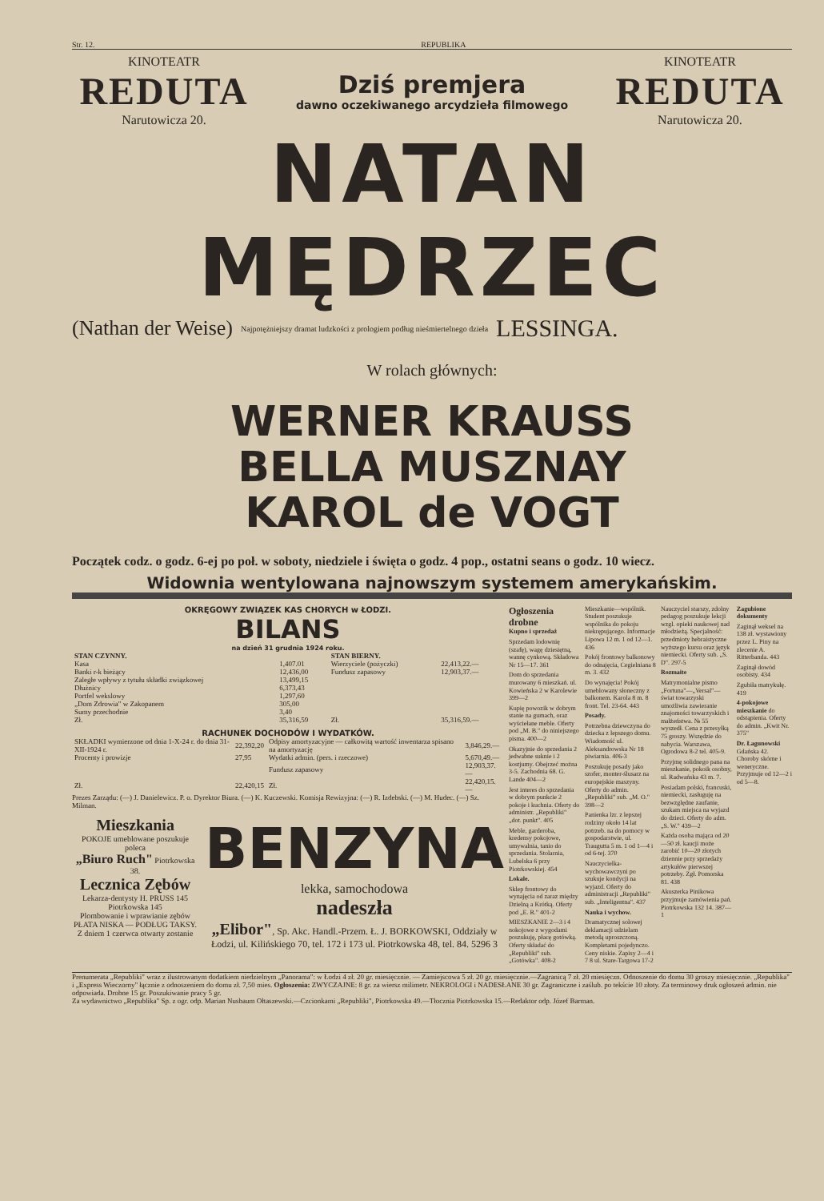Str. 12. REPUBLIKA
KINOTEATR
REDUTA
Narutowicza 20.
Dziś premjera
dawno oczekiwanego arcydzieła filmowego
KINOTEATR
REDUTA
Narutowicza 20.
NATAN MĘDRZEC
(Nathan der Weise) Najpotężniejszy dramat ludzkości z prologiem podług nieśmiertelnego dzieła LESSINGA.
W rolach głównych:
WERNER KRAUSS
BELLA MUSZNAY
KAROL de VOGT
Początek codz. o godz. 6-ej po poł. w soboty, niedziele i święta o godz. 4 pop., ostatni seans o godz. 10 wiecz.
Widownia wentylowana najnowszym systemem amerykańskim.
OKRĘGOWY ZWIĄZEK KAS CHORYCH w ŁODZI.
BILANS
na dzień 31 grudnia 1924 roku.
| STAN CZYNNY. | | STAN BIERNY. | |
| --- | --- | --- | --- |
| Kasa | 1,407.01 | Wierzyciele (pożyczki) | 22,413,22.— |
| Banki r-k bieżący | 12,436,00 | Fundusz zapasowy | 12,903,37.— |
| Zaległe wpływy z tytułu składki związkowej | 13,499,15 | | |
| Dłużnicy | 6,373,43 | | |
| Portfel wekslowy | 1,297,60 | | |
| „Dom Zdrowia" w Zakopanem | 305,00 | | |
| Sumy przechodnie | 3,40 | | |
| Zł. | 35,316,59 | Zł. | 35,316,59.— |
RACHUNEK DOCHODÓW I WYDATKÓW.
| SKŁADKI wymierzone od dnia 1-X-24 r. do dnia 31-XII-1924 r. | 22,392,20 | Odpisy amortyzacyjne — całkowitą wartość inwentarza spisano na amortyzację | 3,846,29.— |
| Procenty i prowizje | 27,95 | Wydatki admin. (pers. i rzeczowe) | 5,670,49.— |
| | | Fundusz zapasowy | 12,903,37.— |
| Zł. | 22,420,15 | Zł. | 22,420,15.— |
Prezes Zarządu: (—) J. Danielewicz. P. o. Dyrektor Biura. (—) K. Kuczewski. Komisja Rewizyjna: (—) R. Izdebski. (—) M. Hudec. (—) Sz. Milman.
Mieszkania
POKOJE umeblowane poszukuje poleca
„Biuro Ruch" Piotrkowska 38.
Lecznica Zębów
Lekarza-dentysty H. PRUSS 145 Piotrkowska 145
Plombowanie i wprawianie zębów PŁATA NISKA — PODŁUG TAKSY.
Z dniem 1 czerwca otwarty zostanie
BENZYNA
lekka, samochodowa
nadeszła
„Elibor", Sp. Akc. Handl.-Przem. Ł. J. BORKOWSKI, Oddziały w Łodzi, ul. Kilińskiego 70, tel. 172 i 173 ul. Piotrkowska 48, tel. 84. 5296 3
Ogłoszenia drobne
Kupno i sprzedaż
Sprzedam lodownię (szafę), wagę dziesiętną, wannę cynkową. Składowa Nr 15—17. 361
Dom do sprzedania murowany 6 mieszkań. ul. Kowieńska 2 w Karolewie 399—2
Kupię powozik w dobrym stanie na gumach, oraz wyściełane meble. Oferty pod „M. B." do niniejszego pisma. 400—2
Okazyjnie do sprzedania 2 jedwabne suknie i 2 kostjumy. Obejrzeć można 3-5. Zachodnia 68. G. Lande 404—2
Jest interes do sprzedania w dobrym punkcie 2 pokoje i kuchnia. Oferty do administr. „Republiki" „dot. punkt". 405
Meble, garderoba, kredensy pokojowe, umywalnia, tanio do sprzedania. Stolarnia, Lubelska 6 przy Piotrkowskiej. 454
Lokale.
Sklep frontowy do wynajęcia od zaraz między Dzielną a Krótką. Oferty pod „E. R." 401-2
MIESZKANIE 2—3 i 4 nokojowe z wygodami poszukuję, płacę gotówką. Oferty składać do „Republiki" sub. „Gotówka". 408-2
Mieszkanie—wspólnik. Student poszukuje wspólnika do pokoju niekrępującego. Informacje Lipowa 12 m. 1 od 12—1. 436
Pokój frontowy balkonowy do odnajęcia, Cegielniana 8 m. 3. 432
Do wynajęcia! Pokój umeblowany słoneczny z balkonem. Karola 8 m. 8 front. Tel. 23-64. 443
Posady.
Potrzebna dziewczyna do dziecka z lepszego domu. Wiadomość ul. Aleksandrowska Nr 18 piwiarnia. 406-3
Poszukuję posady jako szofer, monter-ślusarz na europejskie maszyny. Oferty do admin. „Republiki" sub. „M. O." 398—2
Panienka lzr. z lepszej rodziny około 14 lat potrzeb. na do pomocy w gospodarstwie, ul. Traugutta 5 m. 1 od 1—4 i od 6-tej. 370
Nauczycielka-wychowawczyni po szukuje kondycji na wyjazd. Oferty do administracji „Republiki" sub. „Inteligentna". 437
Nauka i wychow.
Dramatycznej solowej deklamacji udzielam metodą uproszczoną. Kompletami pojedynczo. Ceny niskie. Zapisy 2—4 i 7 8 ul. Stare-Targowa 17-2
Nauczyciel starszy, zdolny pedagog poszukuje lekcji wzgl. opieki naukowej nad młodzieżą. Specjalność: przedmioty hebraistyczne wyższego kursu oraz język niemiecki. Oferty sub. „S. D". 297-5
Rozmaite
Matrymonialne pismo „Fortuna"—„Versal"—świat towarzyski umożliwia zawieranie znajomości towarzyskich i małżeństwa. № 55 wyszedł. Cena z przesyłką 75 groszy. Wszędzie do nabycia. Warszawa, Ogrodowa 8-2 tel. 405-9.
Przyjmę solidnego pana na mieszkanie, pokoik osobny, ul. Radwańska 43 m. 7.
Posiadam polski, francuski, niemiecki, zasługuję na bezwzględne zaufanie, szukam miejsca na wyjazd do dzieci. Oferty do adm. „S. W." 439—2
Każda osoba mająca od 20—50 zł. kaucji może zarobić 10—20 złotych dziennie przy sprzedaży artykułów pierwszej potrzeby. Zgł. Pomorska 81. 438
Akuszerka Pinikowa przyjmuje zamówienia pań. Piotrkowska 132 14. 387—1
Zagubione dokumenty
Zaginął weksel na 138 zł. wystawiony przez L. Piny na zlecenie A. Ritterbanda. 443
Zaginął dowód osobisty. 434
Zgubiła matrykułę. 419
4-pokojowe mieszkanie do odstąpienia. Oferty do admin. „Kwit Nr. 375"
Dr. Łagunowski Gdańska 42. Choroby skórne i weneryczne. Przyjmuje od 12—2 i od 5—8.
Prenumerata „Republiki" wraz z ilustrowanym dodatkiem niedzielnym „Panorama": w Łodzi 4 zł. 20 gr. miesięcznie. — Zamiejscowa 5 zł. 20 gr. miesięcznie.—Zagranicą 7 zł. 20 miesięczn. Odnoszenie do domu 30 groszy miesięcznie. „Republika" i „Express Wieczorny" łącznie z odnoszeniem do domu zł. 7,50 mies. Ogłoszenia: ZWYCZAJNE: 8 gr. za wiersz milimetr. NEKROLOGI i NADESŁANE 30 gr. Zagraniczne i zaślub. po tekście 10 złoty. Za terminowy druk ogłoszeń admin. nie odpowiada. Drobne 15 gr. Poszukiwanie pracy 5 gr.
Za wydawnictwo „Republika" Sp. z ogr. odp. Marian Nusbaum Ołtaszewski.—Czcionkami „Republiki", Piotrkowska 49.—Tłocznia Piotrkowska 15.—Redaktor odp. Józef Barman.